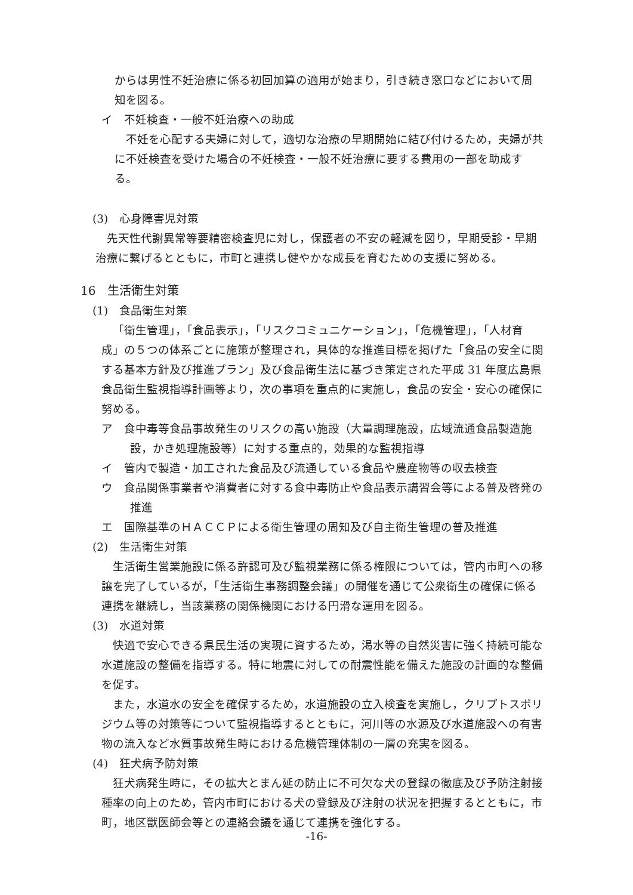からは男性不妊治療に係る初回加算の適用が始まり，引き続き窓口などにおいて周知を図る。
イ　不妊検査・一般不妊治療への助成
不妊を心配する夫婦に対して，適切な治療の早期開始に結び付けるため，夫婦が共に不妊検査を受けた場合の不妊検査・一般不妊治療に要する費用の一部を助成する。
(3)　心身障害児対策
先天性代謝異常等要精密検査児に対し，保護者の不安の軽減を図り，早期受診・早期治療に繋げるとともに，市町と連携し健やかな成長を育むための支援に努める。
16　生活衛生対策
(1)　食品衛生対策
「衛生管理」，「食品表示」，「リスクコミュニケーション」，「危機管理」，「人材育成」の５つの体系ごとに施策が整理され，具体的な推進目標を掲げた「食品の安全に関する基本方針及び推進プラン」及び食品衛生法に基づき策定された平成 31 年度広島県食品衛生監視指導計画等より，次の事項を重点的に実施し，食品の安全・安心の確保に努める。
ア　食中毒等食品事故発生のリスクの高い施設（大量調理施設，広域流通食品製造施設，かき処理施設等）に対する重点的，効果的な監視指導
イ　管内で製造・加工された食品及び流通している食品や農産物等の収去検査
ウ　食品関係事業者や消費者に対する食中毒防止や食品表示講習会等による普及啓発の推進
エ　国際基準のＨＡＣＣＰによる衛生管理の周知及び自主衛生管理の普及推進
(2)　生活衛生対策
生活衛生営業施設に係る許認可及び監視業務に係る権限については，管内市町への移譲を完了しているが，「生活衛生事務調整会議」の開催を通じて公衆衛生の確保に係る連携を継続し，当該業務の関係機関における円滑な運用を図る。
(3)　水道対策
快適で安心できる県民生活の実現に資するため，渇水等の自然災害に強く持続可能な水道施設の整備を指導する。特に地震に対しての耐震性能を備えた施設の計画的な整備を促す。
また，水道水の安全を確保するため，水道施設の立入検査を実施し，クリプトスポリジウム等の対策等について監視指導するとともに，河川等の水源及び水道施設への有害物の流入など水質事故発生時における危機管理体制の一層の充実を図る。
(4)　狂犬病予防対策
狂犬病発生時に，その拡大とまん延の防止に不可欠な犬の登録の徹底及び予防注射接種率の向上のため，管内市町における犬の登録及び注射の状況を把握するとともに，市町，地区獣医師会等との連絡会議を通じて連携を強化する。
-16-